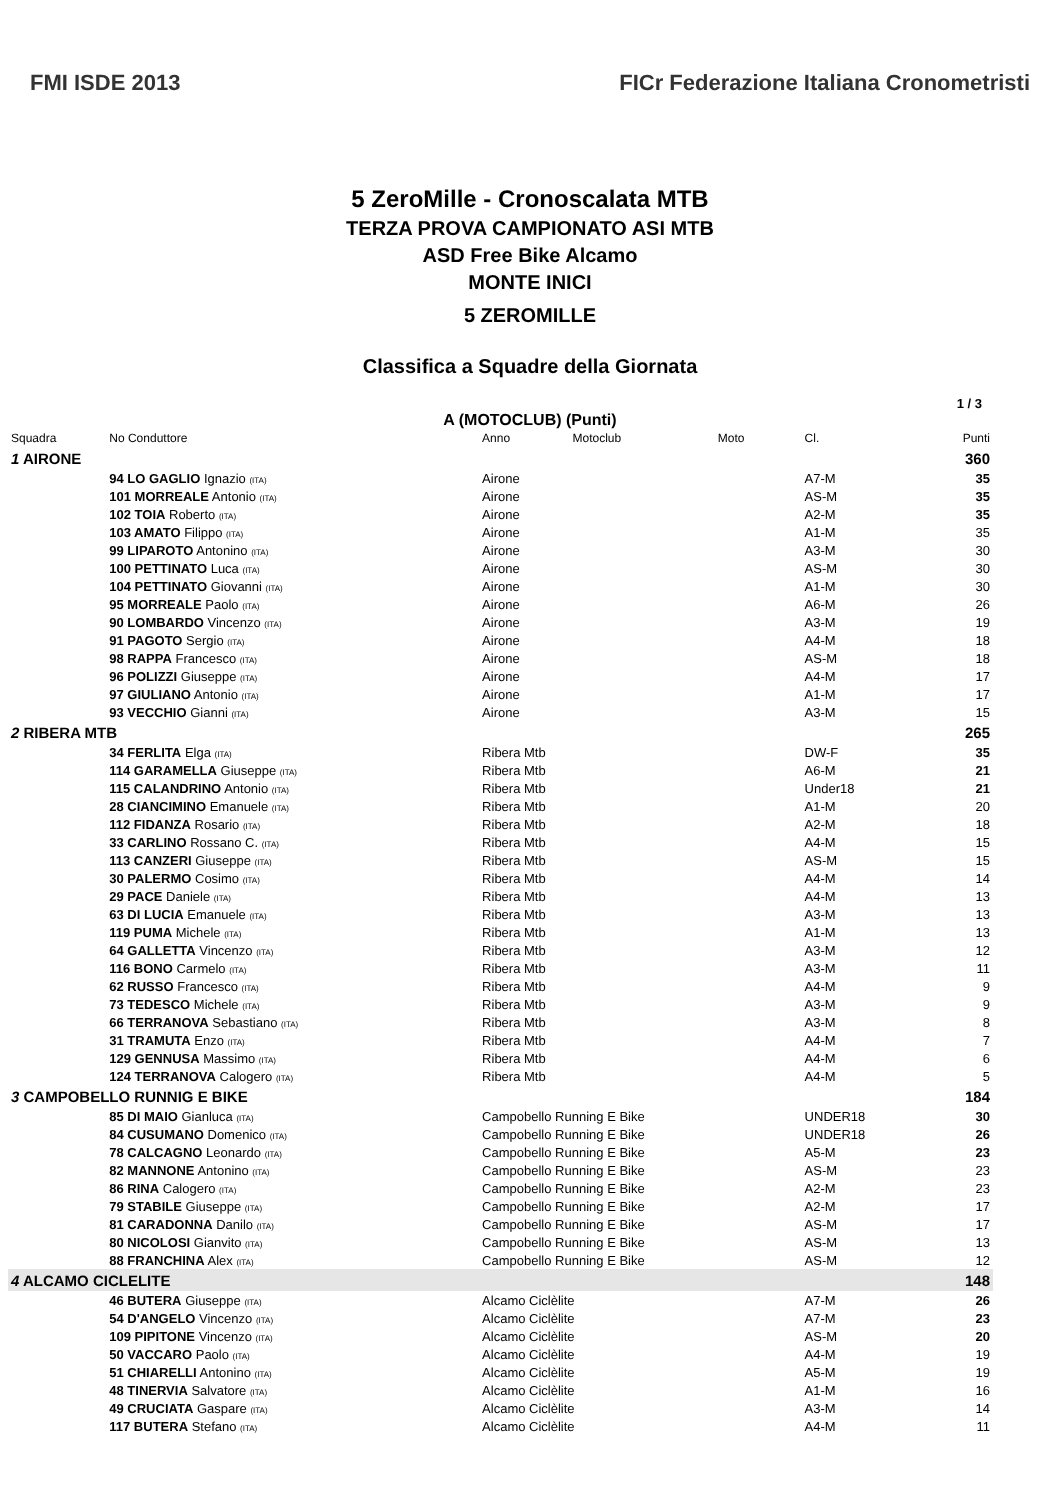FMI ISDE 2013
FICr Federazione Italiana Cronometristi
5 ZeroMille - Cronoscalata MTB
TERZA PROVA CAMPIONATO ASI MTB
ASD Free Bike Alcamo
MONTE INICI
5 ZEROMILLE
Classifica a Squadre della Giornata
1 / 3
A (MOTOCLUB) (Punti)
| Squadra | No Conduttore | Anno | Motoclub | Moto | Cl. | Punti |
| --- | --- | --- | --- | --- | --- | --- |
| 1 AIRONE | | | | | | 360 |
| | 94 LO GAGLIO Ignazio (ITA) | Airone | | | A7-M | 35 |
| | 101 MORREALE Antonio (ITA) | Airone | | | AS-M | 35 |
| | 102 TOIA Roberto (ITA) | Airone | | | A2-M | 35 |
| | 103 AMATO Filippo (ITA) | Airone | | | A1-M | 35 |
| | 99 LIPAROTO Antonino (ITA) | Airone | | | A3-M | 30 |
| | 100 PETTINATO Luca (ITA) | Airone | | | AS-M | 30 |
| | 104 PETTINATO Giovanni (ITA) | Airone | | | A1-M | 30 |
| | 95 MORREALE Paolo (ITA) | Airone | | | A6-M | 26 |
| | 90 LOMBARDO Vincenzo (ITA) | Airone | | | A3-M | 19 |
| | 91 PAGOTO Sergio (ITA) | Airone | | | A4-M | 18 |
| | 98 RAPPA Francesco (ITA) | Airone | | | AS-M | 18 |
| | 96 POLIZZI Giuseppe (ITA) | Airone | | | A4-M | 17 |
| | 97 GIULIANO Antonio (ITA) | Airone | | | A1-M | 17 |
| | 93 VECCHIO Gianni (ITA) | Airone | | | A3-M | 15 |
| 2 RIBERA MTB | | | | | | 265 |
| | 34 FERLITA Elga (ITA) | Ribera Mtb | | | DW-F | 35 |
| | 114 GARAMELLA Giuseppe (ITA) | Ribera Mtb | | | A6-M | 21 |
| | 115 CALANDRINO Antonio (ITA) | Ribera Mtb | | | Under18 | 21 |
| | 28 CIANCIMINO Emanuele (ITA) | Ribera Mtb | | | A1-M | 20 |
| | 112 FIDANZA Rosario (ITA) | Ribera Mtb | | | A2-M | 18 |
| | 33 CARLINO Rossano C. (ITA) | Ribera Mtb | | | A4-M | 15 |
| | 113 CANZERI Giuseppe (ITA) | Ribera Mtb | | | AS-M | 15 |
| | 30 PALERMO Cosimo (ITA) | Ribera Mtb | | | A4-M | 14 |
| | 29 PACE Daniele (ITA) | Ribera Mtb | | | A4-M | 13 |
| | 63 DI LUCIA Emanuele (ITA) | Ribera Mtb | | | A3-M | 13 |
| | 119 PUMA Michele (ITA) | Ribera Mtb | | | A1-M | 13 |
| | 64 GALLETTA Vincenzo (ITA) | Ribera Mtb | | | A3-M | 12 |
| | 116 BONO Carmelo (ITA) | Ribera Mtb | | | A3-M | 11 |
| | 62 RUSSO Francesco (ITA) | Ribera Mtb | | | A4-M | 9 |
| | 73 TEDESCO Michele (ITA) | Ribera Mtb | | | A3-M | 9 |
| | 66 TERRANOVA Sebastiano (ITA) | Ribera Mtb | | | A3-M | 8 |
| | 31 TRAMUTA Enzo (ITA) | Ribera Mtb | | | A4-M | 7 |
| | 129 GENNUSA Massimo (ITA) | Ribera Mtb | | | A4-M | 6 |
| | 124 TERRANOVA Calogero (ITA) | Ribera Mtb | | | A4-M | 5 |
| 3 CAMPOBELLO RUNNIG E BIKE | | | | | | 184 |
| | 85 DI MAIO Gianluca (ITA) | Campobello Running E Bike | | | UNDER18 | 30 |
| | 84 CUSUMANO Domenico (ITA) | Campobello Running E Bike | | | UNDER18 | 26 |
| | 78 CALCAGNO Leonardo (ITA) | Campobello Running E Bike | | | A5-M | 23 |
| | 82 MANNONE Antonino (ITA) | Campobello Running E Bike | | | AS-M | 23 |
| | 86 RINA Calogero (ITA) | Campobello Running E Bike | | | A2-M | 23 |
| | 79 STABILE Giuseppe (ITA) | Campobello Running E Bike | | | A2-M | 17 |
| | 81 CARADONNA Danilo (ITA) | Campobello Running E Bike | | | AS-M | 17 |
| | 80 NICOLOSI Gianvito (ITA) | Campobello Running E Bike | | | AS-M | 13 |
| | 88 FRANCHINA Alex (ITA) | Campobello Running E Bike | | | AS-M | 12 |
| 4 ALCAMO CICLELITE | | | | | | 148 |
| | 46 BUTERA Giuseppe (ITA) | Alcamo Ciclèlite | | | A7-M | 26 |
| | 54 D'ANGELO Vincenzo (ITA) | Alcamo Ciclèlite | | | A7-M | 23 |
| | 109 PIPITONE Vincenzo (ITA) | Alcamo Ciclèlite | | | AS-M | 20 |
| | 50 VACCARO Paolo (ITA) | Alcamo Ciclèlite | | | A4-M | 19 |
| | 51 CHIARELLI Antonino (ITA) | Alcamo Ciclèlite | | | A5-M | 19 |
| | 48 TINERVIA Salvatore (ITA) | Alcamo Ciclèlite | | | A1-M | 16 |
| | 49 CRUCIATA Gaspare (ITA) | Alcamo Ciclèlite | | | A3-M | 14 |
| | 117 BUTERA Stefano (ITA) | Alcamo Ciclèlite | | | A4-M | 11 |